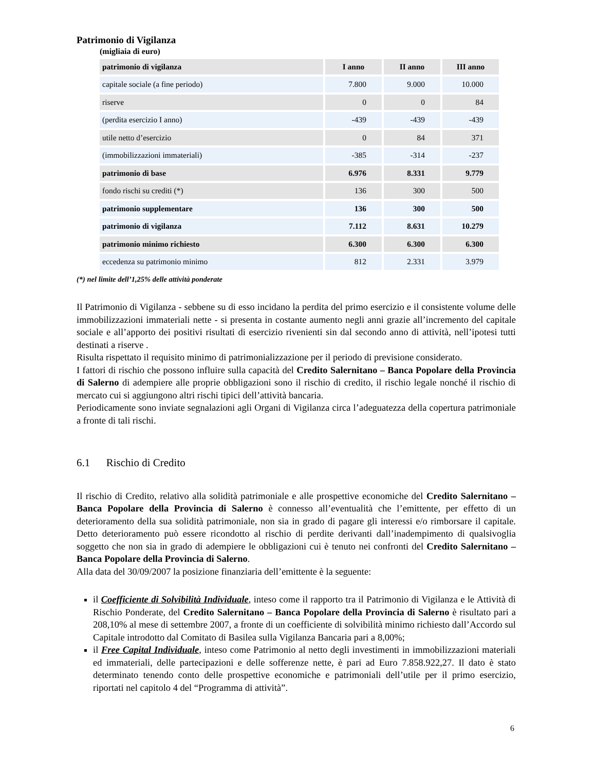Patrimonio di Vigilanza
(migliaia di euro)
| patrimonio di vigilanza | I anno | II anno | III anno |
| --- | --- | --- | --- |
| capitale sociale (a fine periodo) | 7.800 | 9.000 | 10.000 |
| riserve | 0 | 0 | 84 |
| (perdita esercizio I anno) | -439 | -439 | -439 |
| utile netto d’esercizio | 0 | 84 | 371 |
| (immobilizzazioni immateriali) | -385 | -314 | -237 |
| patrimonio di base | 6.976 | 8.331 | 9.779 |
| fondo rischi su crediti (*) | 136 | 300 | 500 |
| patrimonio supplementare | 136 | 300 | 500 |
| patrimonio di vigilanza | 7.112 | 8.631 | 10.279 |
| patrimonio minimo richiesto | 6.300 | 6.300 | 6.300 |
| eccedenza su patrimonio minimo | 812 | 2.331 | 3.979 |
(*) nel limite dell’1,25% delle attività ponderate
Il Patrimonio di Vigilanza - sebbene su di esso incidano la perdita del primo esercizio e il consistente volume delle immobilizzazioni immateriali nette - si presenta in costante aumento negli anni grazie all’incremento del capitale sociale e all’apporto dei positivi risultati di esercizio rivenienti sin dal secondo anno di attività, nell’ipotesi tutti destinati a riserve .
Risulta rispettato il requisito minimo di patrimonializzazione per il periodo di previsione considerato.
I fattori di rischio che possono influire sulla capacità del Credito Salernitano – Banca Popolare della Provincia di Salerno di adempiere alle proprie obbligazioni sono il rischio di credito, il rischio legale nonché il rischio di mercato cui si aggiungono altri rischi tipici dell’attività bancaria.
Periodicamente sono inviate segnalazioni agli Organi di Vigilanza circa l’adeguatezza della copertura patrimoniale a fronte di tali rischi.
6.1 Rischio di Credito
Il rischio di Credito, relativo alla solidità patrimoniale e alle prospettive economiche del Credito Salernitano – Banca Popolare della Provincia di Salerno è connesso all’eventualità che l’emittente, per effetto di un deterioramento della sua solidità patrimoniale, non sia in grado di pagare gli interessi e/o rimborsare il capitale. Detto deterioramento può essere ricondotto al rischio di perdite derivanti dall’inadempimento di qualsivoglia soggetto che non sia in grado di adempiere le obbligazioni cui è tenuto nei confronti del Credito Salernitano – Banca Popolare della Provincia di Salerno.
Alla data del 30/09/2007 la posizione finanziaria dell’emittente è la seguente:
il Coefficiente di Solvibilità Individuale, inteso come il rapporto tra il Patrimonio di Vigilanza e le Attività di Rischio Ponderate, del Credito Salernitano – Banca Popolare della Provincia di Salerno è risultato pari a 208,10% al mese di settembre 2007, a fronte di un coefficiente di solvibilità minimo richiesto dall’Accordo sul Capitale introdotto dal Comitato di Basilea sulla Vigilanza Bancaria pari a 8,00%;
il Free Capital Individuale, inteso come Patrimonio al netto degli investimenti in immobilizzazioni materiali ed immateriali, delle partecipazioni e delle sofferenze nette, è pari ad Euro 7.858.922,27. Il dato è stato determinato tenendo conto delle prospettive economiche e patrimoniali dell’utile per il primo esercizio, riportati nel capitolo 4 del “Programma di attività”.
6